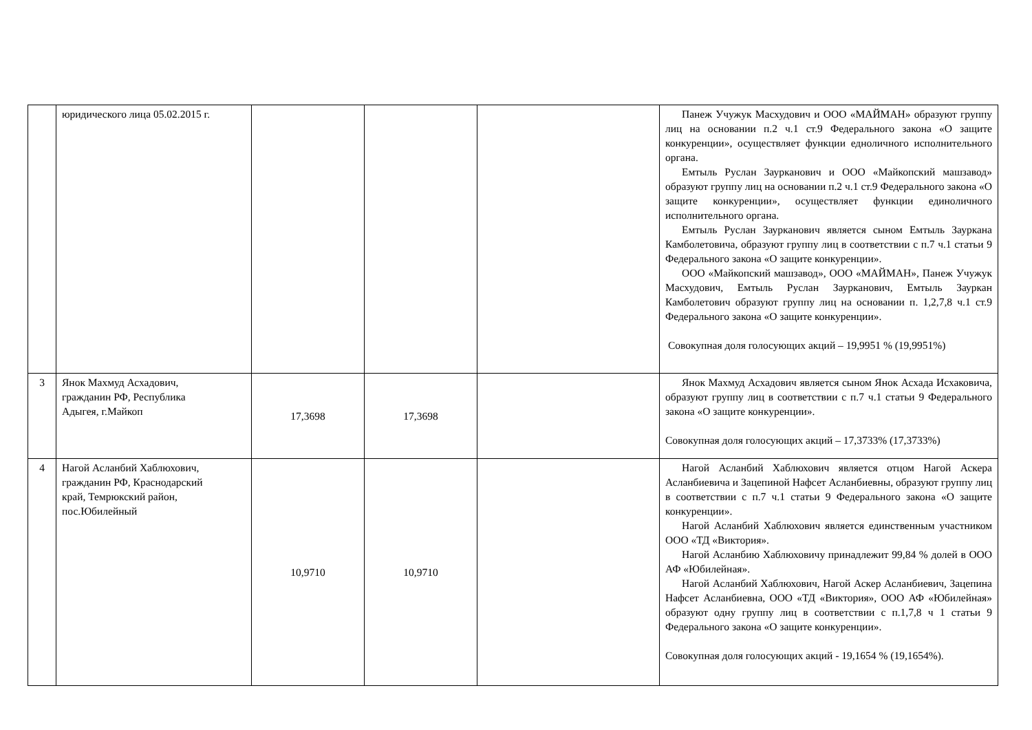| | юридического лица 05.02.2015 г. | | | | Панеж Учужук Масхудович и ООО «МАЙМАН» образуют группу лиц на основании п.2 ч.1 ст.9 Федерального закона «О защите конкуренции», осуществляет функции едноличного исполнительного органа. Емтыль Руслан Заурканович и ООО «Майкопский машзавод» образуют группу лиц на основании п.2 ч.1 ст.9 Федерального закона «О защите конкуренции», осуществляет функции единоличного исполнительного органа. Емтыль Руслан Заурканович является сыном Емтыль Зауркана Камболетовича, образуют группу лиц в соответствии с п.7 ч.1 статьи 9 Федерального закона «О защите конкуренции». ООО «Майкопский машзавод», ООО «МАЙМАН», Панеж Учужук Масхудович, Емтыль Руслан Заурканович, Емтыль Зауркан Камболетович образуют группу лиц на основании п. 1,2,7,8 ч.1 ст.9 Федерального закона «О защите конкуренции». Совокупная доля голосующих акций – 19,9951 % (19,9951%) |
| 3 | Янок Махмуд Асхадович, гражданин РФ, Республика Адыгея, г.Майкоп | 17,3698 | 17,3698 | | Янок Махмуд Асхадович является сыном Янок Асхада Исхаковича, образуют группу лиц в соответствии с п.7 ч.1 статьи 9 Федерального закона «О защите конкуренции». Совокупная доля голосующих акций – 17,3733% (17,3733%) |
| 4 | Нагой Асланбий Хаблюхович, гражданин РФ, Краснодарский край, Темрюкский район, пос.Юбилейный | 10,9710 | 10,9710 | | Нагой Асланбий Хаблюхович является отцом Нагой Аскера Асланбиевича и Зацепиной Нафсет Асланбиевны, образуют группу лиц в соответствии с п.7 ч.1 статьи 9 Федерального закона «О защите конкуренции». Нагой Асланбий Хаблюхович является единственным участником ООО «ТД «Виктория». Нагой Асланбию Хаблюховичу принадлежит 99,84 % долей в ООО АФ «Юбилейная». Нагой Асланбий Хаблюхович, Нагой Аскер Асланбиевич, Зацепина Нафсет Асланбиевна, ООО «ТД «Виктория», ООО АФ «Юбилейная» образуют одну группу лиц в соответствии с п.1,7,8 ч 1 статьи 9 Федерального закона «О защите конкуренции». Совокупная доля голосующих акций - 19,1654 % (19,1654%). |